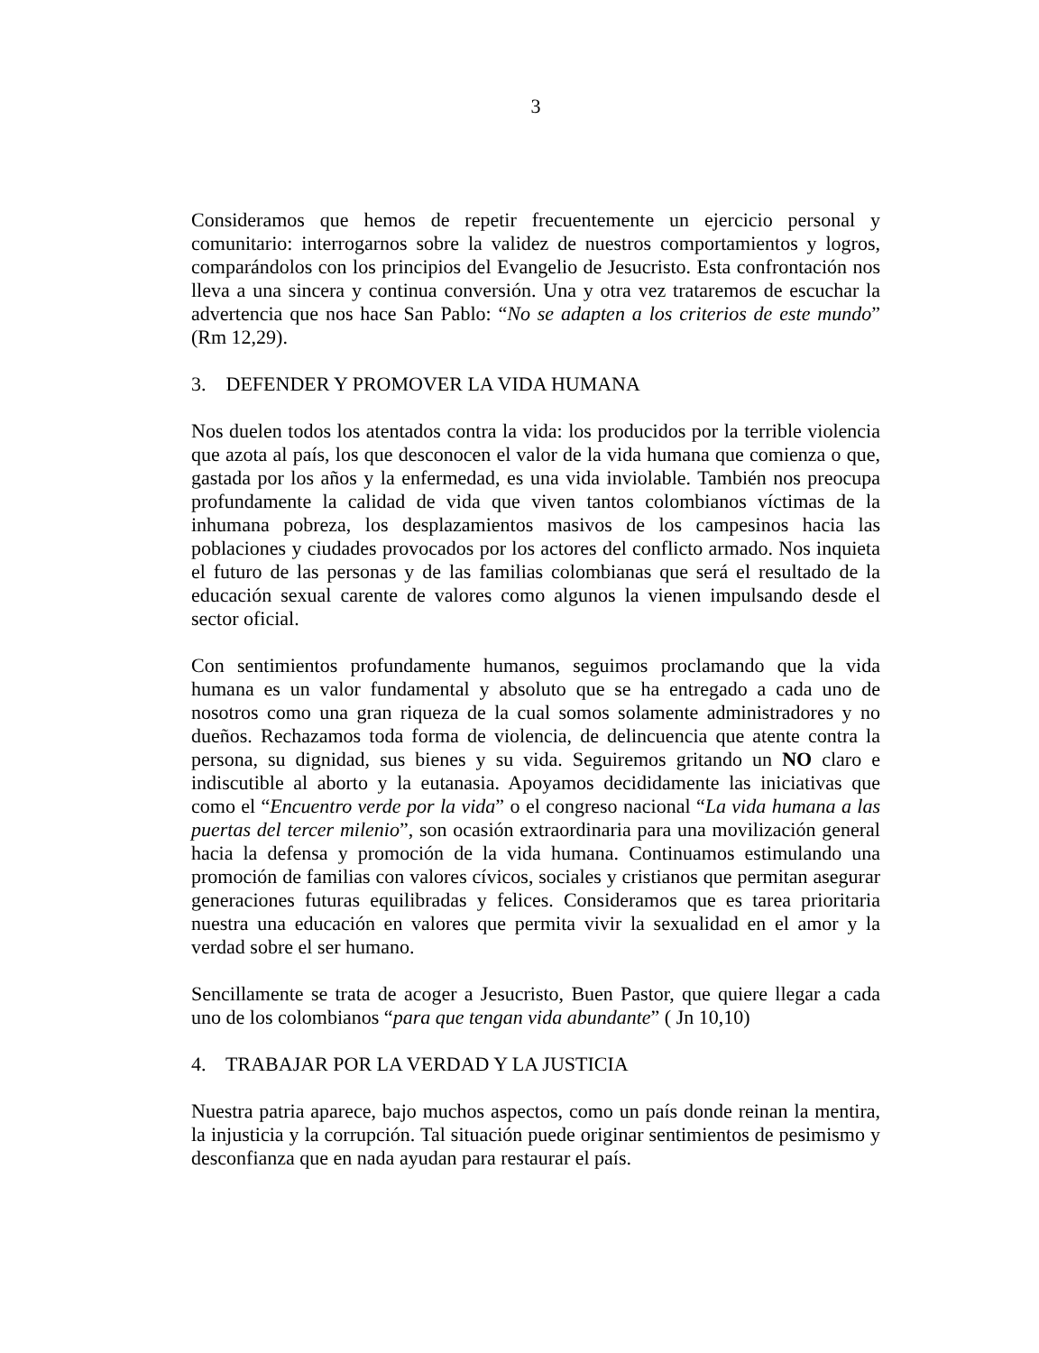3
Consideramos que hemos de repetir frecuentemente un ejercicio personal y comunitario: interrogarnos sobre la validez de nuestros comportamientos y logros, comparándolos con los principios del Evangelio de Jesucristo. Esta confrontación nos lleva a una sincera y continua conversión. Una y otra vez trataremos de escuchar la advertencia que nos hace San Pablo: “No se adapten a los criterios de este mundo” (Rm 12,29).
3. DEFENDER Y PROMOVER LA VIDA HUMANA
Nos duelen todos los atentados contra la vida: los producidos por la terrible violencia que azota al país, los que desconocen el valor de la vida humana que comienza o que, gastada por los años y la enfermedad, es una vida inviolable. También nos preocupa profundamente la calidad de vida que viven tantos colombianos víctimas de la inhumana pobreza, los desplazamientos masivos de los campesinos hacia las poblaciones y ciudades provocados por los actores del conflicto armado. Nos inquieta el futuro de las personas y de las familias colombianas que será el resultado de la educación sexual carente de valores como algunos la vienen impulsando desde el sector oficial.
Con sentimientos profundamente humanos, seguimos proclamando que la vida humana es un valor fundamental y absoluto que se ha entregado a cada uno de nosotros como una gran riqueza de la cual somos solamente administradores y no dueños. Rechazamos toda forma de violencia, de delincuencia que atente contra la persona, su dignidad, sus bienes y su vida. Seguiremos gritando un NO claro e indiscutible al aborto y la eutanasia. Apoyamos decididamente las iniciativas que como el “Encuentro verde por la vida” o el congreso nacional “La vida humana a las puertas del tercer milenio”, son ocasión extraordinaria para una movilización general hacia la defensa y promoción de la vida humana. Continuamos estimulando una promoción de familias con valores cívicos, sociales y cristianos que permitan asegurar generaciones futuras equilibradas y felices. Consideramos que es tarea prioritaria nuestra una educación en valores que permita vivir la sexualidad en el amor y la verdad sobre el ser humano.
Sencillamente se trata de acoger a Jesucristo, Buen Pastor, que quiere llegar a cada uno de los colombianos “para que tengan vida abundante” ( Jn 10,10)
4. TRABAJAR POR LA VERDAD Y LA JUSTICIA
Nuestra patria aparece, bajo muchos aspectos, como un país donde reinan la mentira, la injusticia y la corrupción. Tal situación puede originar sentimientos de pesimismo y desconfianza que en nada ayudan para restaurar el país.